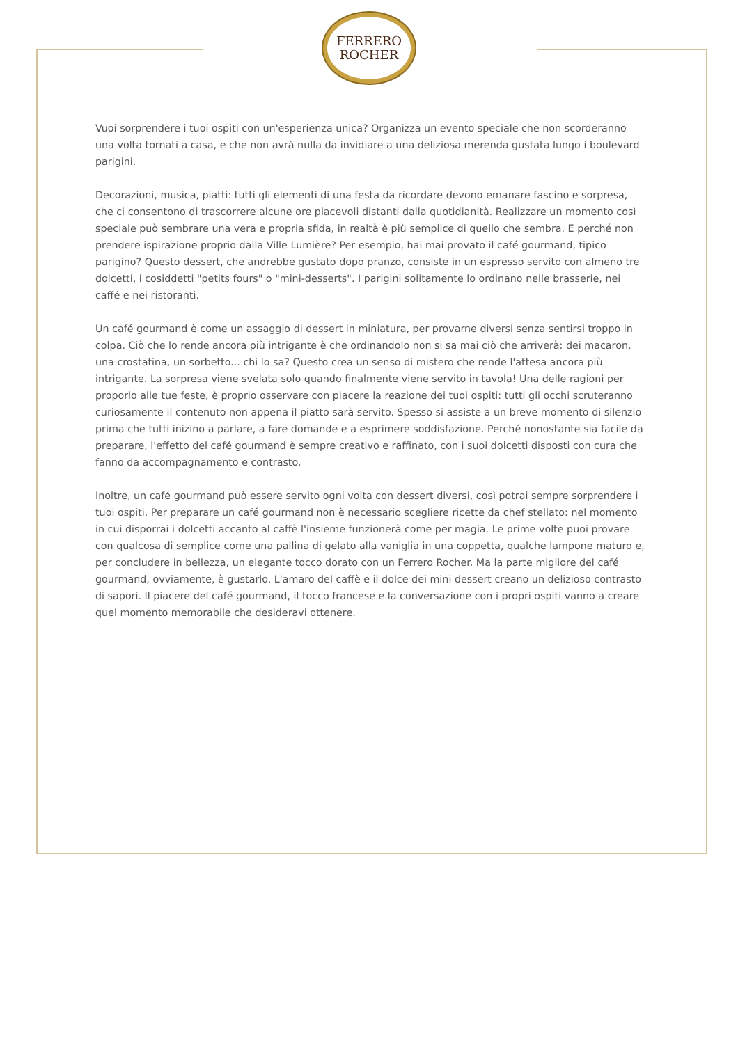FERRERO
ROCHER
Vuoi sorprendere i tuoi ospiti con un'esperienza unica? Organizza un evento speciale che non scorderanno una volta tornati a casa, e che non avrà nulla da invidiare a una deliziosa merenda gustata lungo i boulevard parigini.
Decorazioni, musica, piatti: tutti gli elementi di una festa da ricordare devono emanare fascino e sorpresa, che ci consentono di trascorrere alcune ore piacevoli distanti dalla quotidianità. Realizzare un momento così speciale può sembrare una vera e propria sfida, in realtà è più semplice di quello che sembra. E perché non prendere ispirazione proprio dalla Ville Lumière? Per esempio, hai mai provato il café gourmand, tipico parigino? Questo dessert, che andrebbe gustato dopo pranzo, consiste in un espresso servito con almeno tre dolcetti, i cosiddetti "petits fours" o "mini-desserts". I parigini solitamente lo ordinano nelle brasserie, nei caffé e nei ristoranti.
Un café gourmand è come un assaggio di dessert in miniatura, per provarne diversi senza sentirsi troppo in colpa. Ciò che lo rende ancora più intrigante è che ordinandolo non si sa mai ciò che arriverà: dei macaron, una crostatina, un sorbetto... chi lo sa? Questo crea un senso di mistero che rende l'attesa ancora più intrigante. La sorpresa viene svelata solo quando finalmente viene servito in tavola! Una delle ragioni per proporlo alle tue feste, è proprio osservare con piacere la reazione dei tuoi ospiti: tutti gli occhi scruteranno curiosamente il contenuto non appena il piatto sarà servito. Spesso si assiste a un breve momento di silenzio prima che tutti inizino a parlare, a fare domande e a esprimere soddisfazione. Perché nonostante sia facile da preparare, l'effetto del café gourmand è sempre creativo e raffinato, con i suoi dolcetti disposti con cura che fanno da accompagnamento e contrasto.
Inoltre, un café gourmand può essere servito ogni volta con dessert diversi, così potrai sempre sorprendere i tuoi ospiti. Per preparare un café gourmand non è necessario scegliere ricette da chef stellato: nel momento in cui disporrai i dolcetti accanto al caffè l'insieme funzionerà come per magia. Le prime volte puoi provare con qualcosa di semplice come una pallina di gelato alla vaniglia in una coppetta, qualche lampone maturo e, per concludere in bellezza, un elegante tocco dorato con un Ferrero Rocher. Ma la parte migliore del café gourmand, ovviamente, è gustarlo. L'amaro del caffè e il dolce dei mini dessert creano un delizioso contrasto di sapori. Il piacere del café gourmand, il tocco francese e la conversazione con i propri ospiti vanno a creare quel momento memorabile che desideravi ottenere.